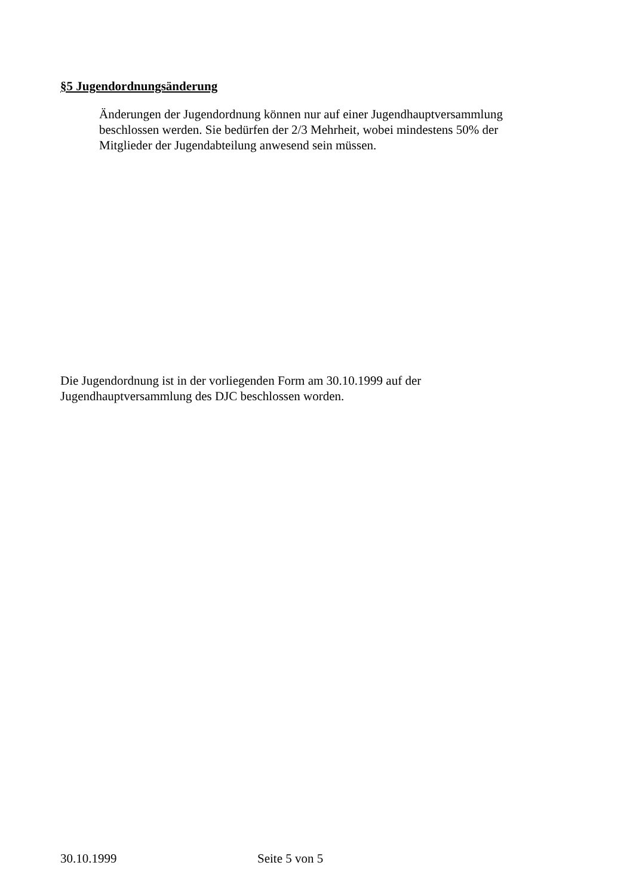§5 Jugendordnungsänderung
Änderungen der Jugendordnung können nur auf einer Jugendhauptversammlung beschlossen werden. Sie bedürfen der 2/3 Mehrheit, wobei mindestens 50% der Mitglieder der Jugendabteilung anwesend sein müssen.
Die Jugendordnung ist in der vorliegenden Form am 30.10.1999 auf der
Jugendhauptversammlung des DJC beschlossen worden.
30.10.1999 Seite 5 von 5